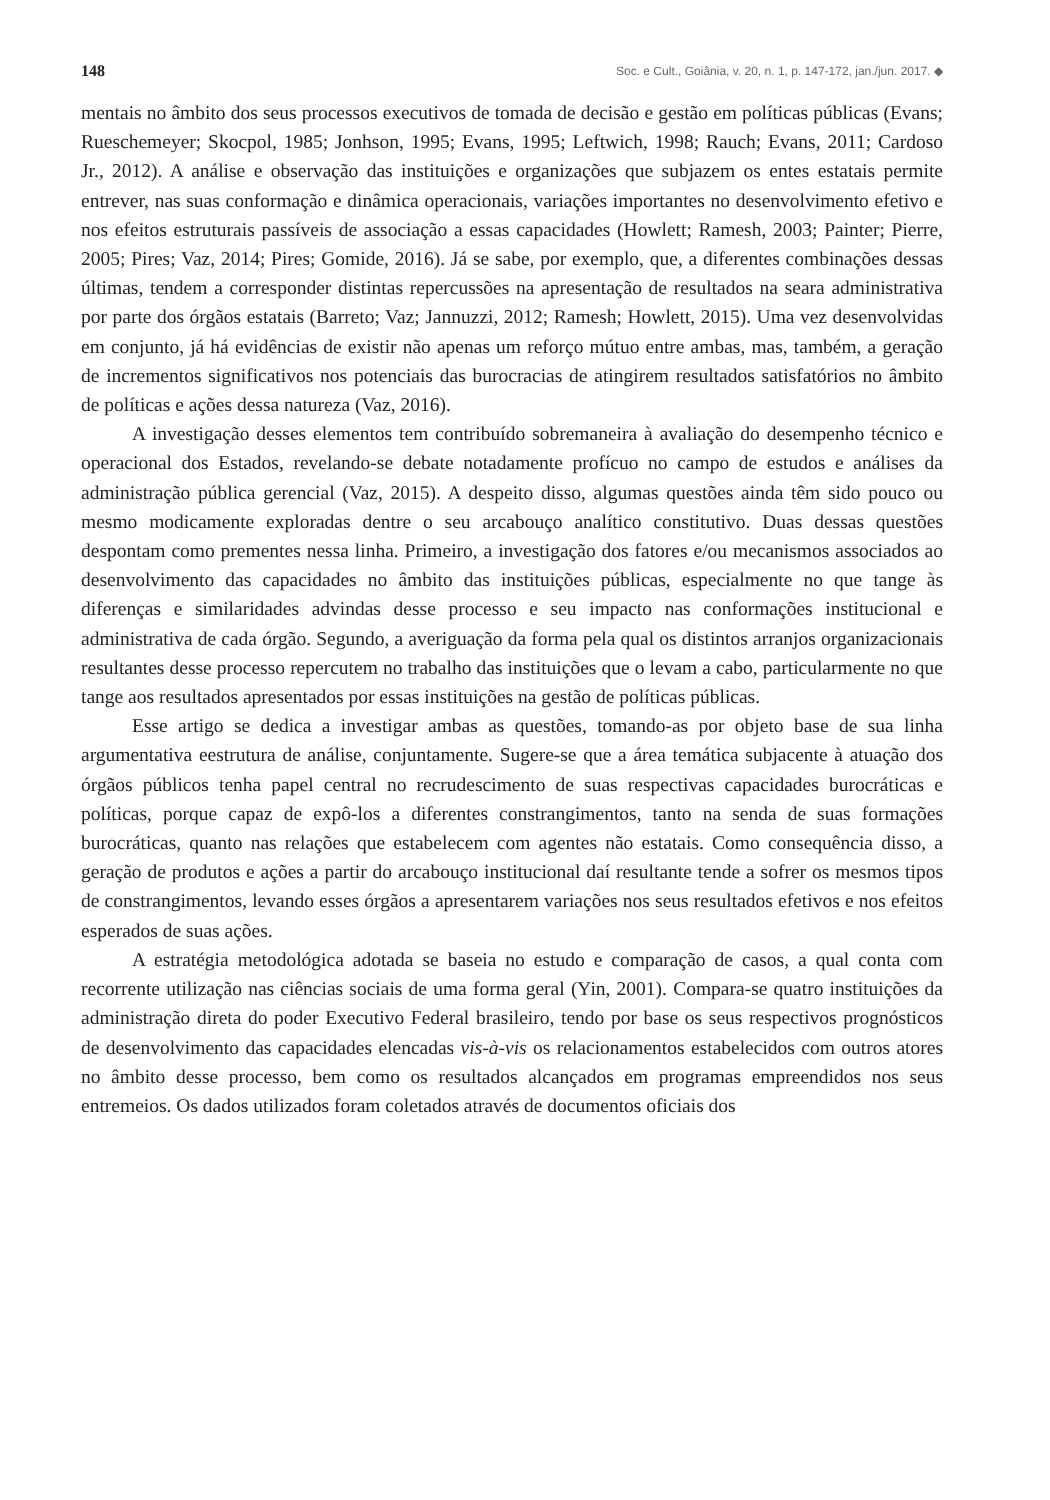148 Soc. e Cult., Goiânia, v. 20, n. 1, p. 147-172, jan./jun. 2017. ◆
mentais no âmbito dos seus processos executivos de tomada de decisão e gestão em políticas públicas (Evans; Rueschemeyer; Skocpol, 1985; Jonhson, 1995; Evans, 1995; Leftwich, 1998; Rauch; Evans, 2011; Cardoso Jr., 2012). A análise e observação das instituições e organizações que subjazem os entes estatais permite entrever, nas suas conformação e dinâmica operacionais, variações importantes no desenvolvimento efetivo e nos efeitos estruturais passíveis de associação a essas capacidades (Howlett; Ramesh, 2003; Painter; Pierre, 2005; Pires; Vaz, 2014; Pires; Gomide, 2016). Já se sabe, por exemplo, que, a diferentes combinações dessas últimas, tendem a corresponder distintas repercussões na apresentação de resultados na seara administrativa por parte dos órgãos estatais (Barreto; Vaz; Jannuzzi, 2012; Ramesh; Howlett, 2015). Uma vez desenvolvidas em conjunto, já há evidências de existir não apenas um reforço mútuo entre ambas, mas, também, a geração de incrementos significativos nos potenciais das burocracias de atingirem resultados satisfatórios no âmbito de políticas e ações dessa natureza (Vaz, 2016).
A investigação desses elementos tem contribuído sobremaneira à avaliação do desempenho técnico e operacional dos Estados, revelando-se debate notadamente profícuo no campo de estudos e análises da administração pública gerencial (Vaz, 2015). A despeito disso, algumas questões ainda têm sido pouco ou mesmo modicamente exploradas dentre o seu arcabouço analítico constitutivo. Duas dessas questões despontam como prementes nessa linha. Primeiro, a investigação dos fatores e/ou mecanismos associados ao desenvolvimento das capacidades no âmbito das instituições públicas, especialmente no que tange às diferenças e similaridades advindas desse processo e seu impacto nas conformações institucional e administrativa de cada órgão. Segundo, a averiguação da forma pela qual os distintos arranjos organizacionais resultantes desse processo repercutem no trabalho das instituições que o levam a cabo, particularmente no que tange aos resultados apresentados por essas instituições na gestão de políticas públicas.
Esse artigo se dedica a investigar ambas as questões, tomando-as por objeto base de sua linha argumentativa eestrutura de análise, conjuntamente. Sugere-se que a área temática subjacente à atuação dos órgãos públicos tenha papel central no recrudescimento de suas respectivas capacidades burocráticas e políticas, porque capaz de expô-los a diferentes constrangimentos, tanto na senda de suas formações burocráticas, quanto nas relações que estabelecem com agentes não estatais. Como consequência disso, a geração de produtos e ações a partir do arcabouço institucional daí resultante tende a sofrer os mesmos tipos de constrangimentos, levando esses órgãos a apresentarem variações nos seus resultados efetivos e nos efeitos esperados de suas ações.
A estratégia metodológica adotada se baseia no estudo e comparação de casos, a qual conta com recorrente utilização nas ciências sociais de uma forma geral (Yin, 2001). Compara-se quatro instituições da administração direta do poder Executivo Federal brasileiro, tendo por base os seus respectivos prognósticos de desenvolvimento das capacidades elencadas vis-à-vis os relacionamentos estabelecidos com outros atores no âmbito desse processo, bem como os resultados alcançados em programas empreendidos nos seus entremeios. Os dados utilizados foram coletados através de documentos oficiais dos